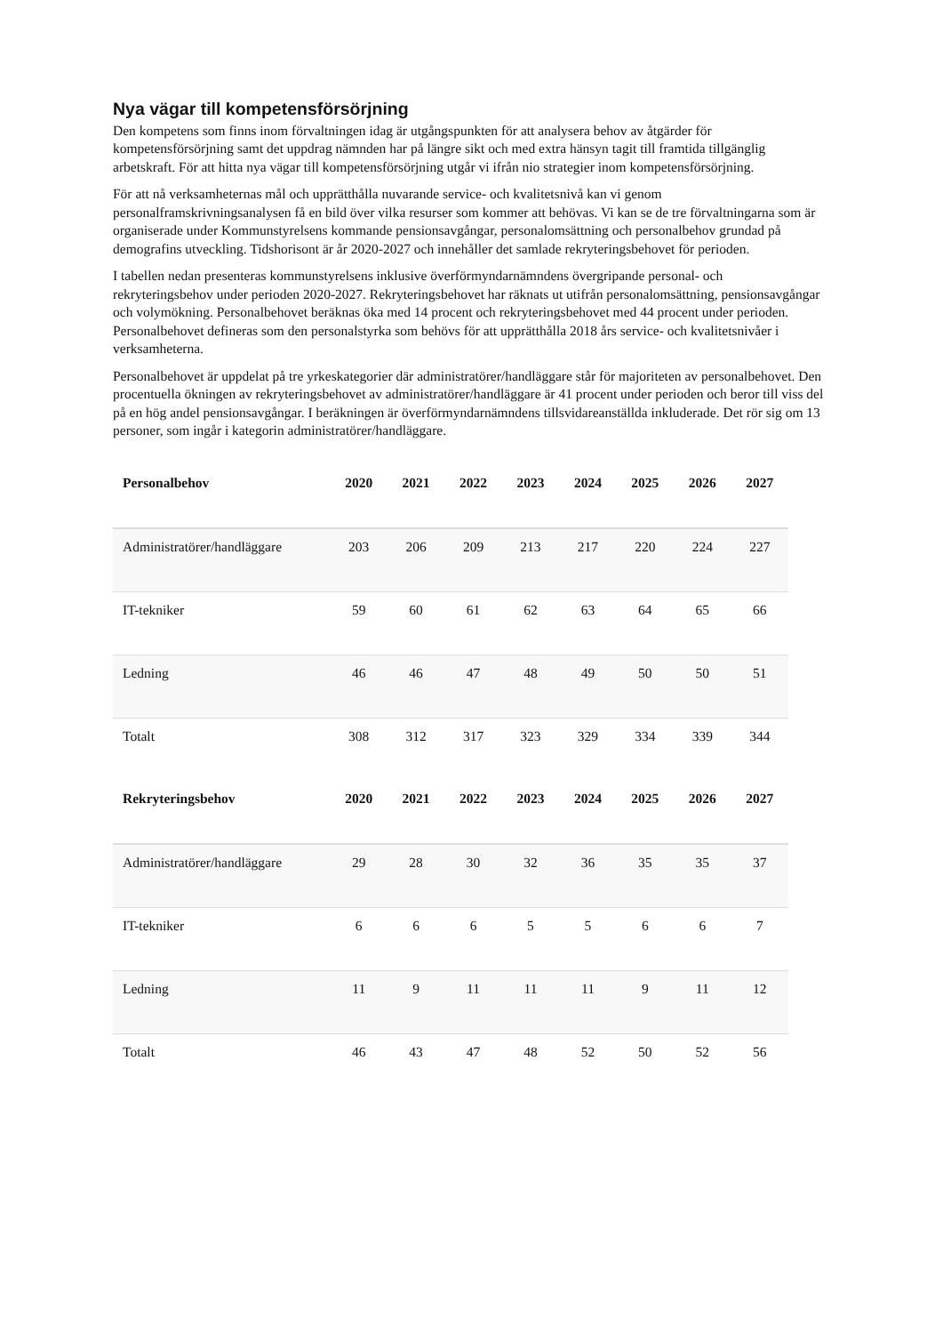Nya vägar till kompetensförsörjning
Den kompetens som finns inom förvaltningen idag är utgångspunkten för att analysera behov av åtgärder för kompetensförsörjning samt det uppdrag nämnden har på längre sikt och med extra hänsyn tagit till framtida tillgänglig arbetskraft. För att hitta nya vägar till kompetensförsörjning utgår vi ifrån nio strategier inom kompetensförsörjning.
För att nå verksamheternas mål och upprätthålla nuvarande service- och kvalitetsnivå kan vi genom personalframskrivningsanalysen få en bild över vilka resurser som kommer att behövas. Vi kan se de tre förvaltningarna som är organiserade under Kommunstyrelsens kommande pensionsavgångar, personalomsättning och personalbehov grundad på demografins utveckling. Tidshorisont är år 2020-2027 och innehåller det samlade rekryteringsbehovet för perioden.
I tabellen nedan presenteras kommunstyrelsens inklusive överförmyndarnämndens övergripande personal- och rekryteringsbehov under perioden 2020-2027. Rekryteringsbehovet har räknats ut utifrån personalomsättning, pensionsavgångar och volymökning. Personalbehovet beräknas öka med 14 procent och rekryteringsbehovet med 44 procent under perioden. Personalbehovet defineras som den personalstyrka som behövs för att upprätthålla 2018 års service- och kvalitetsnivåer i verksamheterna.
Personalbehovet är uppdelat på tre yrkeskategorier där administratörer/handläggare står för majoriteten av personalbehovet. Den procentuella ökningen av rekryteringsbehovet av administratörer/handläggare är 41 procent under perioden och beror till viss del på en hög andel pensionsavgångar. I beräkningen är överförmyndarnämndens tillsvidareanställda inkluderade. Det rör sig om 13 personer, som ingår i kategorin administratörer/handläggare.
| Personalbehov | 2020 | 2021 | 2022 | 2023 | 2024 | 2025 | 2026 | 2027 |
| --- | --- | --- | --- | --- | --- | --- | --- | --- |
| Administratörer/handläggare | 203 | 206 | 209 | 213 | 217 | 220 | 224 | 227 |
| IT-tekniker | 59 | 60 | 61 | 62 | 63 | 64 | 65 | 66 |
| Ledning | 46 | 46 | 47 | 48 | 49 | 50 | 50 | 51 |
| Totalt | 308 | 312 | 317 | 323 | 329 | 334 | 339 | 344 |
| Rekryteringsbehov | 2020 | 2021 | 2022 | 2023 | 2024 | 2025 | 2026 | 2027 |
| Administratörer/handläggare | 29 | 28 | 30 | 32 | 36 | 35 | 35 | 37 |
| IT-tekniker | 6 | 6 | 6 | 5 | 5 | 6 | 6 | 7 |
| Ledning | 11 | 9 | 11 | 11 | 11 | 9 | 11 | 12 |
| Totalt | 46 | 43 | 47 | 48 | 52 | 50 | 52 | 56 |